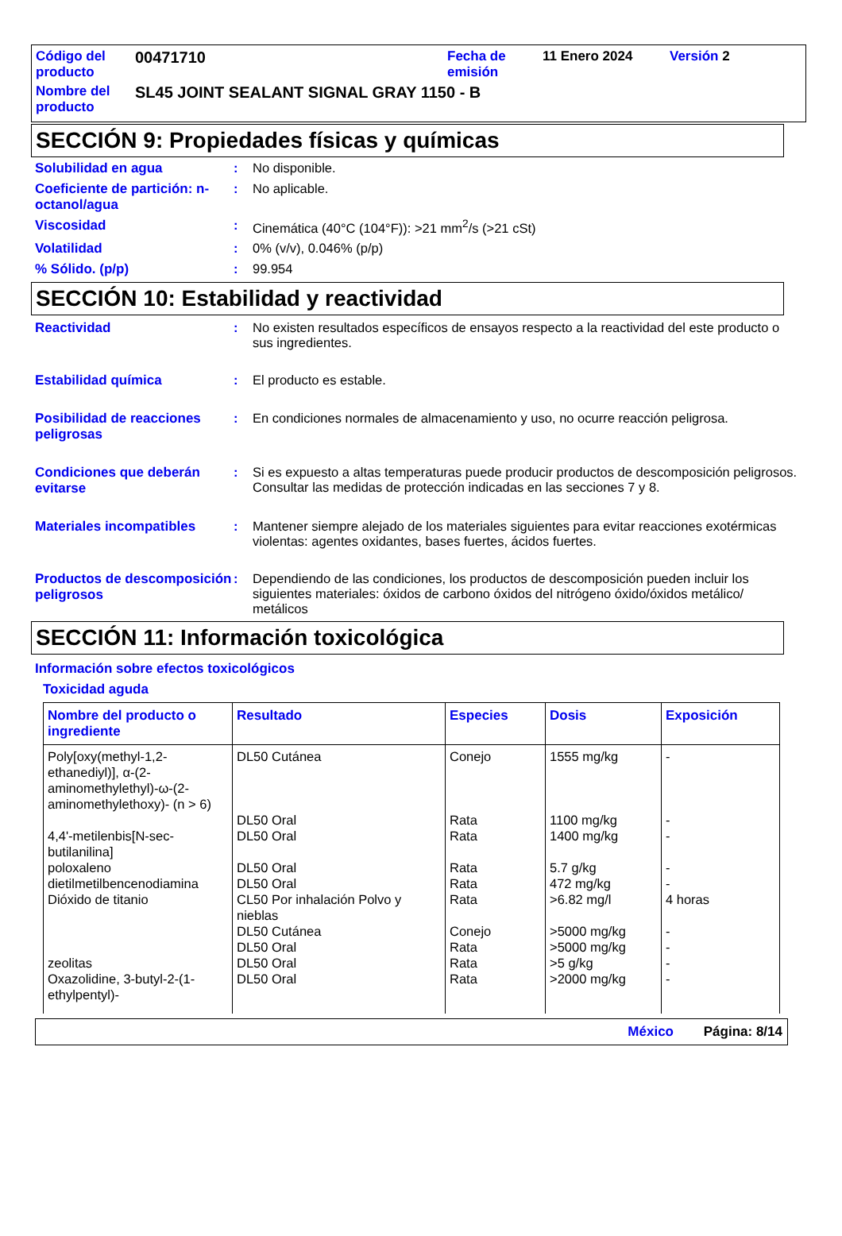| Código del producto | 00471710 | Fecha de emisión | 11 Enero 2024 | Versión 2 |
| Nombre del producto | SL45 JOINT SEALANT SIGNAL GRAY 1150 - B | | | |
SECCIÓN 9: Propiedades físicas y químicas
Solubilidad en agua : No disponible.
Coeficiente de partición: n-octanol/agua
: No aplicable.
Viscosidad : Cinemática (40°C (104°F)): >21 mm<sup>2</sup>/s (>21 cSt)
Volatilidad : 0% (v/v), 0.046% (p/p)
% Sólido. (p/p) : 99.954
SECCIÓN 10: Estabilidad y reactividad
Reactividad : No existen resultados específicos de ensayos respecto a la reactividad del este producto o sus ingredientes.
Estabilidad química : El producto es estable.
Posibilidad de reacciones peligrosas
: En condiciones normales de almacenamiento y uso, no ocurre reacción peligrosa.
Condiciones que deberán evitarse
: Si es expuesto a altas temperaturas puede producir productos de descomposición peligrosos.
Consultar las medidas de protección indicadas en las secciones 7 y 8.
Materiales incompatibles : Mantener siempre alejado de los materiales siguientes para evitar reacciones exotérmicas violentas: agentes oxidantes, bases fuertes, ácidos fuertes.
Productos de descomposición peligrosos
: Dependiendo de las condiciones, los productos de descomposición pueden incluir los siguientes materiales: óxidos de carbono óxidos del nitrógeno óxido/óxidos metálico/ metálicos
SECCIÓN 11: Información toxicológica
Información sobre efectos toxicológicos
Toxicidad aguda
| Nombre del producto o ingrediente | Resultado | Especies | Dosis | Exposición |
| --- | --- | --- | --- | --- |
| Poly[oxy(methyl-1,2-ethanediyl)], α-(2-aminomethylethyl)-ω-(2-aminomethylethoxy)- (n > 6) | DL50 Cutánea | Conejo | 1555 mg/kg | - |
| | DL50 Oral | Rata | 1100 mg/kg | - |
| 4,4'-metilenbis[N-sec-butilanilina] | DL50 Oral | Rata | 1400 mg/kg | - |
| poloxaleno | DL50 Oral | Rata | 5.7 g/kg | - |
| dietilmetilbencenodiamina | DL50 Oral | Rata | 472 mg/kg | - |
| Dióxido de titanio | CL50 Por inhalación Polvo y nieblas | Rata | >6.82 mg/l | 4 horas |
| | DL50 Cutánea | Conejo | >5000 mg/kg | - |
| | DL50 Oral | Rata | >5000 mg/kg | - |
| zeolitas | DL50 Oral | Rata | >5 g/kg | - |
| Oxazolidine, 3-butyl-2-(1-ethylpentyl)- | DL50 Oral | Rata | >2000 mg/kg | - |
México Página: 8/14